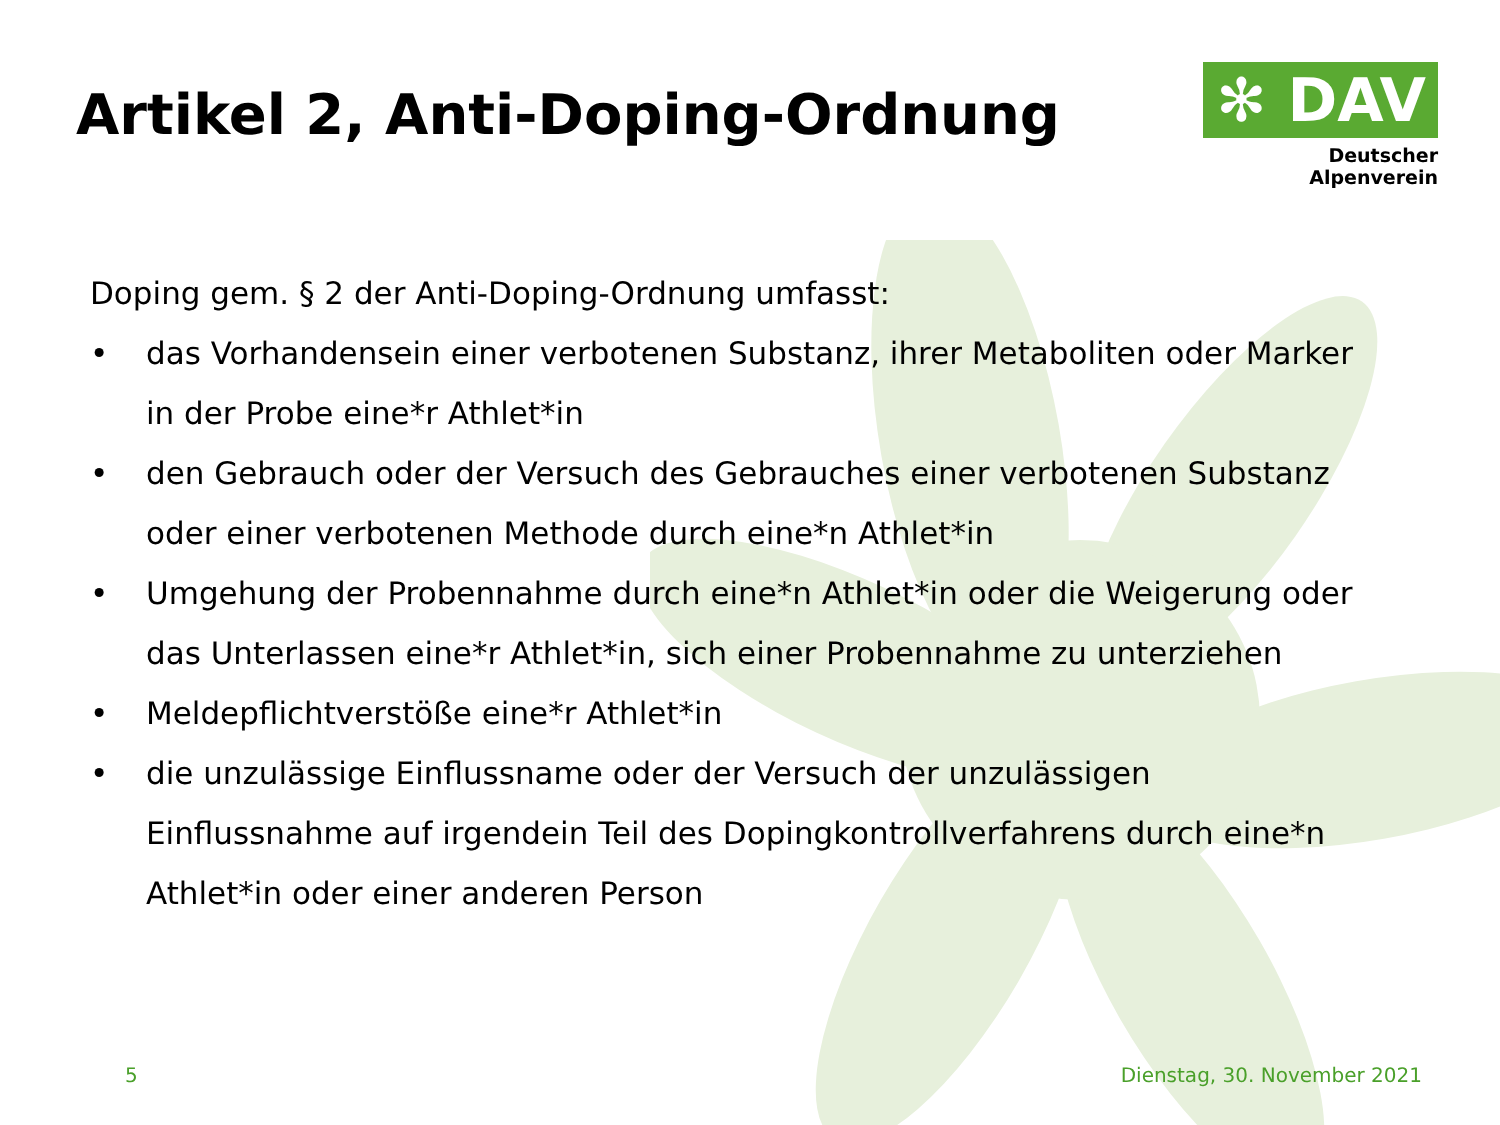Artikel 2, Anti-Doping-Ordnung
✻ DAV
Deutscher Alpenverein
Doping gem. § 2 der Anti-Doping-Ordnung umfasst:
• das Vorhandensein einer verbotenen Substanz, ihrer Metaboliten oder Marker in der Probe eine*r Athlet*in
• den Gebrauch oder der Versuch des Gebrauches einer verbotenen Substanz oder einer verbotenen Methode durch eine*n Athlet*in
• Umgehung der Probennahme durch eine*n Athlet*in oder die Weigerung oder das Unterlassen eine*r Athlet*in, sich einer Probennahme zu unterziehen
• Meldepflichtverstöße eine*r Athlet*in
• die unzulässige Einflussname oder der Versuch der unzulässigen Einflussnahme auf irgendein Teil des Dopingkontrollverfahrens durch eine*n Athlet*in oder einer anderen Person
5 Dienstag, 30. November 2021